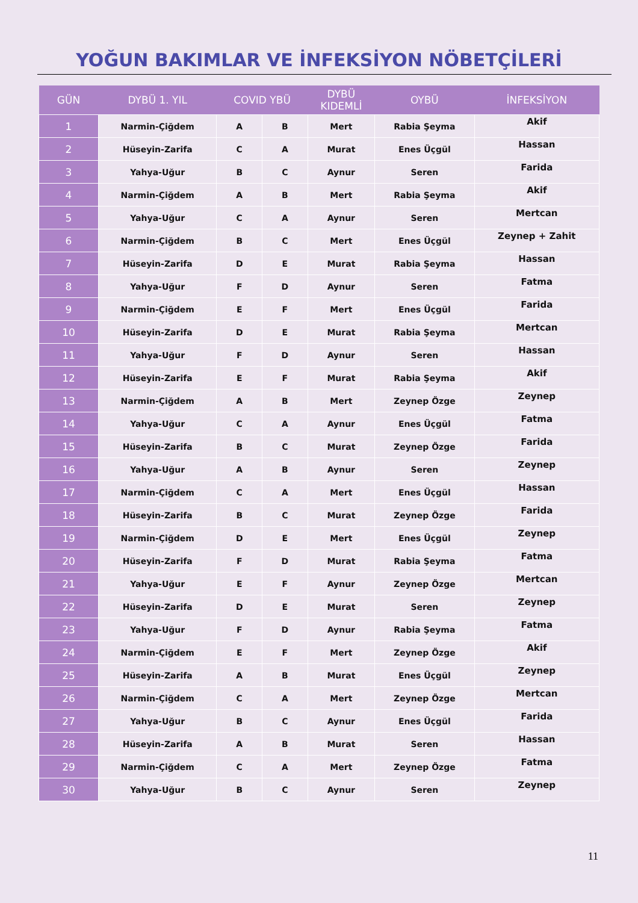YOĞUN BAKIMLAR VE İNFEKSİYON NÖBETÇİLERİ
| GÜN | DYBÜ 1. YIL | COVID YBÜ | | DYBÜ KIDEMLİ | OYBÜ | İNFEKSİYON |
| --- | --- | --- | --- | --- | --- | --- |
| 1 | Narmin-Çiğdem | A | B | Mert | Rabia Şeyma | Akif |
| 2 | Hüseyin-Zarifa | C | A | Murat | Enes Üçgül | Hassan |
| 3 | Yahya-Uğur | B | C | Aynur | Seren | Farida |
| 4 | Narmin-Çiğdem | A | B | Mert | Rabia Şeyma | Akif |
| 5 | Yahya-Uğur | C | A | Aynur | Seren | Mertcan |
| 6 | Narmin-Çiğdem | B | C | Mert | Enes Üçgül | Zeynep + Zahit |
| 7 | Hüseyin-Zarifa | D | E | Murat | Rabia Şeyma | Hassan |
| 8 | Yahya-Uğur | F | D | Aynur | Seren | Fatma |
| 9 | Narmin-Çiğdem | E | F | Mert | Enes Üçgül | Farida |
| 10 | Hüseyin-Zarifa | D | E | Murat | Rabia Şeyma | Mertcan |
| 11 | Yahya-Uğur | F | D | Aynur | Seren | Hassan |
| 12 | Hüseyin-Zarifa | E | F | Murat | Rabia Şeyma | Akif |
| 13 | Narmin-Çiğdem | A | B | Mert | Zeynep Özge | Zeynep |
| 14 | Yahya-Uğur | C | A | Aynur | Enes Üçgül | Fatma |
| 15 | Hüseyin-Zarifa | B | C | Murat | Zeynep Özge | Farida |
| 16 | Yahya-Uğur | A | B | Aynur | Seren | Zeynep |
| 17 | Narmin-Çiğdem | C | A | Mert | Enes Üçgül | Hassan |
| 18 | Hüseyin-Zarifa | B | C | Murat | Zeynep Özge | Farida |
| 19 | Narmin-Çiğdem | D | E | Mert | Enes Üçgül | Zeynep |
| 20 | Hüseyin-Zarifa | F | D | Murat | Rabia Şeyma | Fatma |
| 21 | Yahya-Uğur | E | F | Aynur | Zeynep Özge | Mertcan |
| 22 | Hüseyin-Zarifa | D | E | Murat | Seren | Zeynep |
| 23 | Yahya-Uğur | F | D | Aynur | Rabia Şeyma | Fatma |
| 24 | Narmin-Çiğdem | E | F | Mert | Zeynep Özge | Akif |
| 25 | Hüseyin-Zarifa | A | B | Murat | Enes Üçgül | Zeynep |
| 26 | Narmin-Çiğdem | C | A | Mert | Zeynep Özge | Mertcan |
| 27 | Yahya-Uğur | B | C | Aynur | Enes Üçgül | Farida |
| 28 | Hüseyin-Zarifa | A | B | Murat | Seren | Hassan |
| 29 | Narmin-Çiğdem | C | A | Mert | Zeynep Özge | Fatma |
| 30 | Yahya-Uğur | B | C | Aynur | Seren | Zeynep |
11